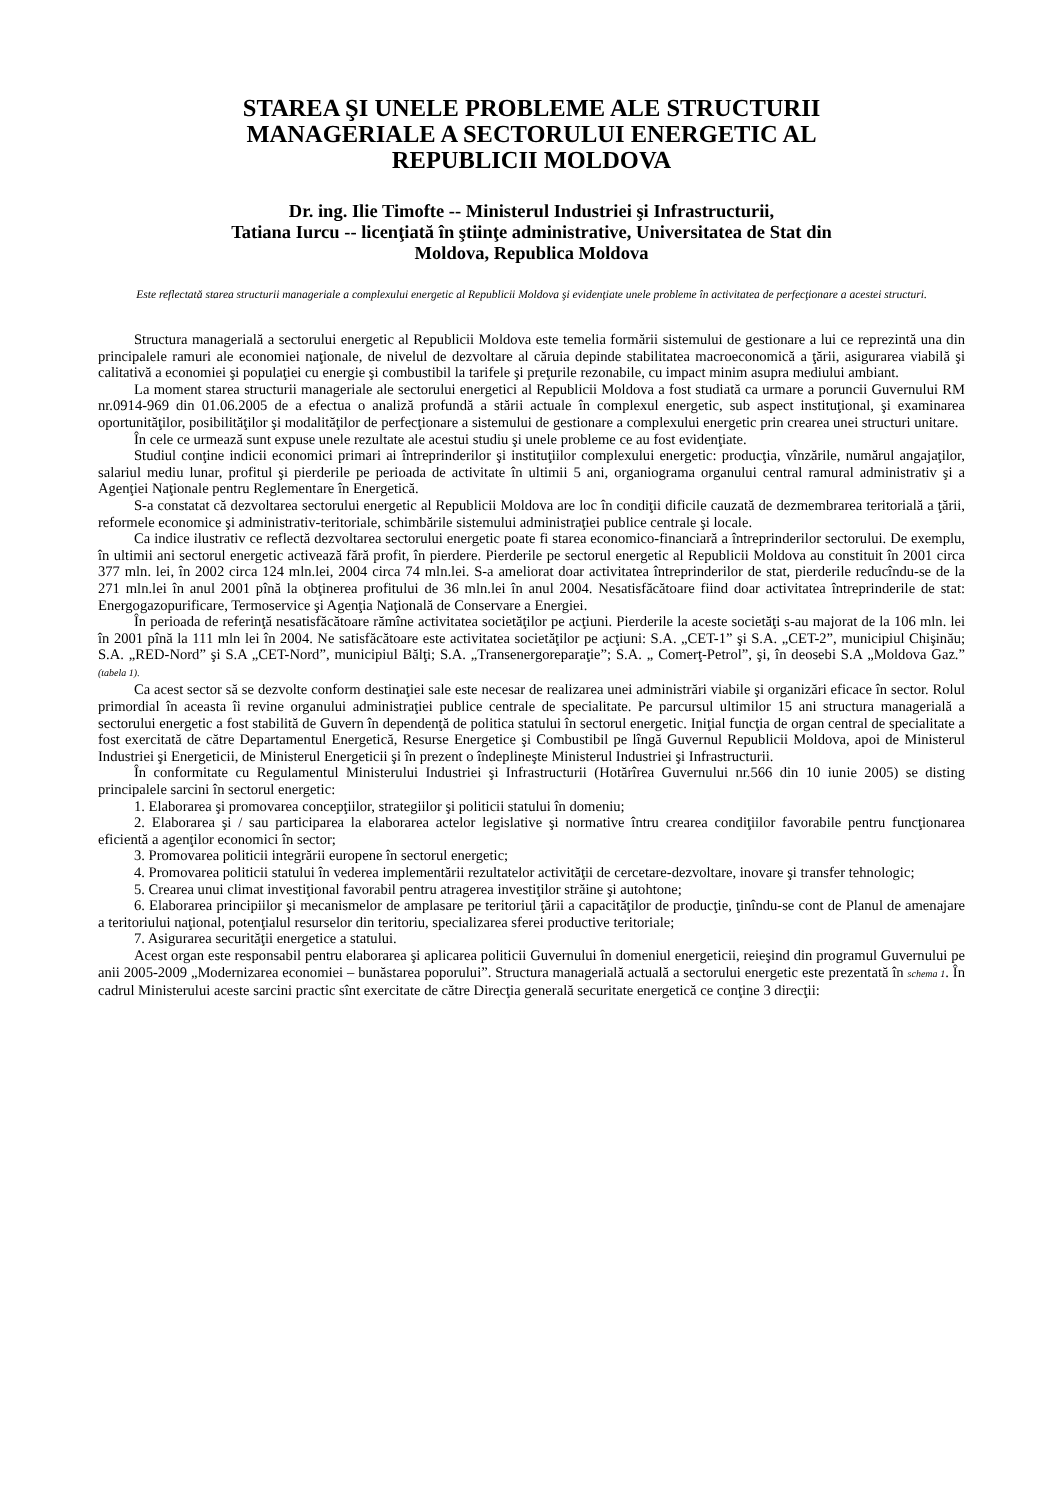STAREA ŞI UNELE PROBLEME ALE STRUCTURII
MANAGERIALE A SECTORULUI ENERGETIC AL
REPUBLICII MOLDOVA
Dr. ing. Ilie Timofte -- Ministerul Industriei şi Infrastructurii,
Tatiana Iurcu -- licenţiată în ştiinţe administrative, Universitatea de Stat din
Moldova, Republica Moldova
Este reflectată starea structurii manageriale a complexului energetic al Republicii Moldova şi evidenţiate unele probleme în activitatea de perfecţionare a acestei structuri.
Structura managerială a sectorului energetic al Republicii Moldova este temelia formării sistemului de gestionare a lui ce reprezintă una din principalele ramuri ale economiei naţionale, de nivelul de dezvoltare al căruia depinde stabilitatea macroeconomică a ţării, asigurarea viabilă şi calitativă a economiei şi populaţiei cu energie şi combustibil la tarifele şi preţurile rezonabile, cu impact minim asupra mediului ambiant.
La moment starea structurii manageriale ale sectorului energetici al Republicii Moldova a fost studiată ca urmare a poruncii Guvernului RM nr.0914-969 din 01.06.2005 de a efectua o analiză profundă a stării actuale în complexul energetic, sub aspect instituţional, şi examinarea oportunităţilor, posibilităţilor şi modalităţilor de perfecţionare a sistemului de gestionare a complexului energetic prin crearea unei structuri unitare.
În cele ce urmează sunt expuse unele rezultate ale acestui studiu şi unele probleme ce au fost evidenţiate.
Studiul conţine indicii economici primari ai întreprinderilor şi instituţiilor complexului energetic: producţia, vînzările, numărul angajaţilor, salariul mediu lunar, profitul şi pierderile pe perioada de activitate în ultimii 5 ani, organiograma organului central ramural administrativ şi a Agenţiei Naţionale pentru Reglementare în Energetică.
S-a constatat că dezvoltarea sectorului energetic al Republicii Moldova are loc în condiţii dificile cauzată de dezmembrarea teritorială a ţării, reformele economice şi administrativ-teritoriale, schimbările sistemului administraţiei publice centrale şi locale.
Ca indice ilustrativ ce reflectă dezvoltarea sectorului energetic poate fi starea economico-financiară a întreprinderilor sectorului. De exemplu, în ultimii ani sectorul energetic activează fără profit, în pierdere. Pierderile pe sectorul energetic al Republicii Moldova au constituit în 2001 circa 377 mln. lei, în 2002 circa 124 mln.lei, 2004 circa 74 mln.lei. S-a ameliorat doar activitatea întreprinderilor de stat, pierderile reducîndu-se de la 271 mln.lei în anul 2001 pînă la obţinerea profitului de 36 mln.lei în anul 2004. Nesatisfăcătoare fiind doar activitatea întreprinderile de stat: Energogazopurificare, Termoservice şi Agenţia Naţională de Conservare a Energiei.
În perioada de referinţă nesatisfăcătoare rămîne activitatea societăţilor pe acţiuni. Pierderile la aceste societăţi s-au majorat de la 106 mln. lei în 2001 pînă la 111 mln lei în 2004. Ne satisfăcătoare este activitatea societăţilor pe acţiuni: S.A. „CET-1” şi S.A. „CET-2”, municipiul Chişinău; S.A. „RED-Nord” şi S.A „CET-Nord”, municipiul Bălţi; S.A. „Transenergoreparaţie”; S.A. „ Comerţ-Petrol”, şi, în deosebi S.A „Moldova Gaz.” (tabela 1).
Ca acest sector să se dezvolte conform destinaţiei sale este necesar de realizarea unei administrări viabile şi organizări eficace în sector. Rolul primordial în aceasta îi revine organului administraţiei publice centrale de specialitate. Pe parcursul ultimilor 15 ani structura managerială a sectorului energetic a fost stabilită de Guvern în dependenţă de politica statului în sectorul energetic. Iniţial funcţia de organ central de specialitate a fost exercitată de către Departamentul Energetică, Resurse Energetice şi Combustibil pe lîngă Guvernul Republicii Moldova, apoi de Ministerul Industriei şi Energeticii, de Ministerul Energeticii şi în prezent o îndeplineşte Ministerul Industriei şi Infrastructurii.
În conformitate cu Regulamentul Ministerului Industriei şi Infrastructurii (Hotărîrea Guvernului nr.566 din 10 iunie 2005) se disting principalele sarcini în sectorul energetic:
1. Elaborarea şi promovarea concepţiilor, strategiilor şi politicii statului în domeniu;
2. Elaborarea şi / sau participarea la elaborarea actelor legislative şi normative întru crearea condiţiilor favorabile pentru funcţionarea eficientă a agenţilor economici în sector;
3. Promovarea politicii integrării europene în sectorul energetic;
4. Promovarea politicii statului în vederea implementării rezultatelor activităţii de cercetare-dezvoltare, inovare şi transfer tehnologic;
5. Crearea unui climat investiţional favorabil pentru atragerea investiţilor străine şi autohtone;
6. Elaborarea principiilor şi mecanismelor de amplasare pe teritoriul ţării a capacităţilor de producţie, ţinîndu-se cont de Planul de amenajare a teritoriului naţional, potenţialul resurselor din teritoriu, specializarea sferei productive teritoriale;
7. Asigurarea securităţii energetice a statului.
Acest organ este responsabil pentru elaborarea şi aplicarea politicii Guvernului în domeniul energeticii, reieşind din programul Guvernului pe anii 2005-2009 „Modernizarea economiei – bunăstarea poporului”. Structura managerială actuală a sectorului energetic este prezentată în schema 1. În cadrul Ministerului aceste sarcini practic sînt exercitate de către Direcţia generală securitate energetică ce conţine 3 direcţii: